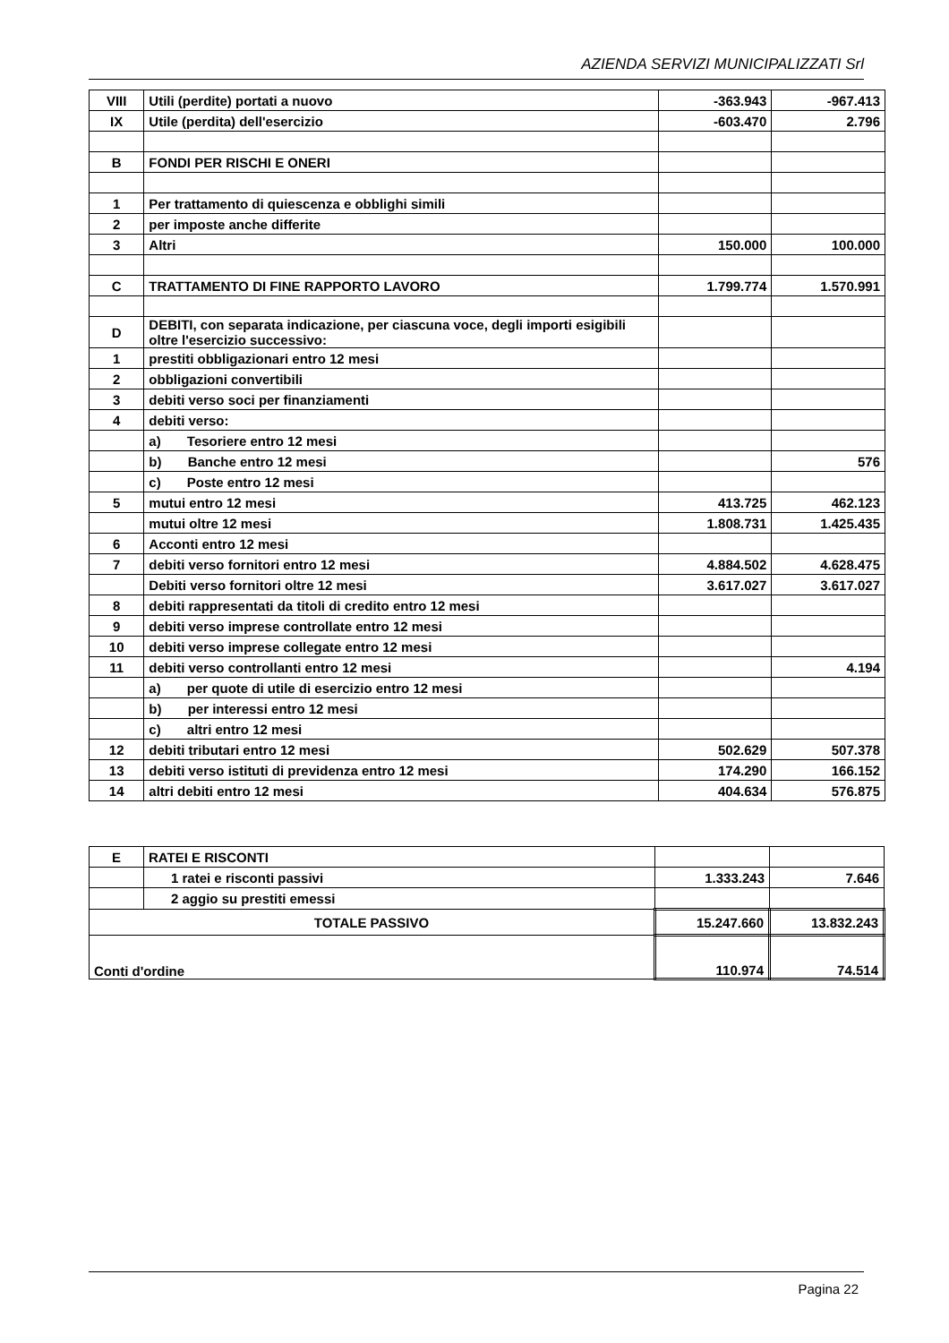AZIENDA SERVIZI MUNICIPALIZZATI Srl
| VIII | Utili (perdite) portati a nuovo | -363.943 | -967.413 |
| IX | Utile (perdita) dell'esercizio | -603.470 | 2.796 |
| B | FONDI PER RISCHI E ONERI | | |
| 1 | Per trattamento di quiescenza e obblighi simili | | |
| 2 | per imposte anche differite | | |
| 3 | Altri | 150.000 | 100.000 |
| C | TRATTAMENTO DI FINE RAPPORTO LAVORO | 1.799.774 | 1.570.991 |
| D | DEBITI, con separata indicazione, per ciascuna voce, degli importi esigibili oltre l'esercizio successivo: | | |
| 1 | prestiti obbligazionari entro 12 mesi | | |
| 2 | obbligazioni convertibili | | |
| 3 | debiti verso soci per finanziamenti | | |
| 4 | debiti verso: | | |
| | a) Tesoriere entro 12 mesi | | |
| | b) Banche entro 12 mesi | | 576 |
| | c) Poste entro 12 mesi | | |
| 5 | mutui entro 12 mesi | 413.725 | 462.123 |
| | mutui oltre 12 mesi | 1.808.731 | 1.425.435 |
| 6 | Acconti entro 12 mesi | | |
| 7 | debiti verso fornitori entro 12 mesi | 4.884.502 | 4.628.475 |
| | Debiti verso fornitori oltre 12 mesi | 3.617.027 | 3.617.027 |
| 8 | debiti rappresentati da titoli di credito entro 12 mesi | | |
| 9 | debiti verso imprese controllate entro 12 mesi | | |
| 10 | debiti verso imprese collegate entro 12 mesi | | |
| 11 | debiti verso controllanti entro 12 mesi | | 4.194 |
| | a) per quote di utile di esercizio entro 12 mesi | | |
| | b) per interessi entro 12 mesi | | |
| | c) altri entro 12 mesi | | |
| 12 | debiti tributari entro 12 mesi | 502.629 | 507.378 |
| 13 | debiti verso istituti di previdenza entro 12 mesi | 174.290 | 166.152 |
| 14 | altri debiti entro 12 mesi | 404.634 | 576.875 |
| E | RATEI E RISCONTI | | |
| | 1 ratei e risconti passivi | 1.333.243 | 7.646 |
| | 2 aggio su prestiti emessi | | |
| TOTALE PASSIVO | | 15.247.660 | 13.832.243 |
| Conti d'ordine | | 110.974 | 74.514 |
Pagina 22